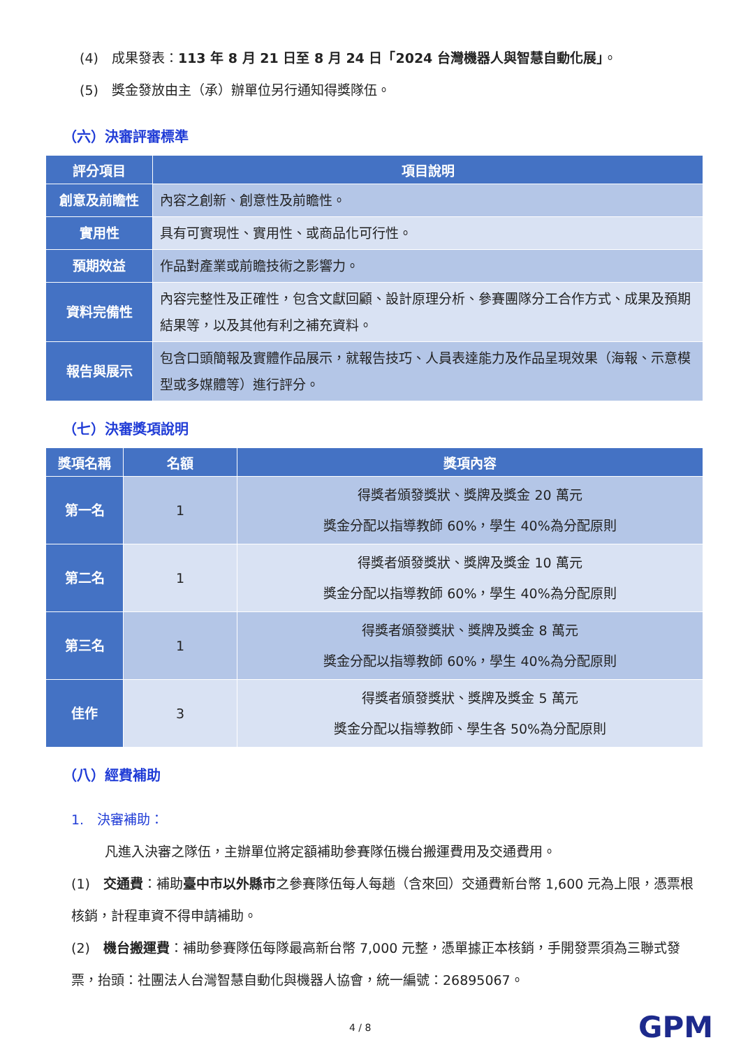(4)　成果發表：113 年 8 月 21 日至 8 月 24 日「2024 台灣機器人與智慧自動化展」。
(5)　獎金發放由主（承）辦單位另行通知得獎隊伍。
（六）決審評審標準
| 評分項目 | 項目說明 |
| --- | --- |
| 創意及前瞻性 | 內容之創新、創意性及前瞻性。 |
| 實用性 | 具有可實現性、實用性、或商品化可行性。 |
| 預期效益 | 作品對產業或前瞻技術之影響力。 |
| 資料完備性 | 內容完整性及正確性，包含文獻回顧、設計原理分析、參賽團隊分工合作方式、成果及預期結果等，以及其他有利之補充資料。 |
| 報告與展示 | 包含口頭簡報及實體作品展示，就報告技巧、人員表達能力及作品呈現效果（海報、示意模型或多媒體等）進行評分。 |
（七）決審獎項說明
| 獎項名稱 | 名額 | 獎項內容 |
| --- | --- | --- |
| 第一名 | 1 | 得獎者頒發獎狀、獎牌及獎金 20 萬元 獎金分配以指導教師 60%，學生 40%為分配原則 |
| 第二名 | 1 | 得獎者頒發獎狀、獎牌及獎金 10 萬元 獎金分配以指導教師 60%，學生 40%為分配原則 |
| 第三名 | 1 | 得獎者頒發獎狀、獎牌及獎金 8 萬元 獎金分配以指導教師 60%，學生 40%為分配原則 |
| 佳作 | 3 | 得獎者頒發獎狀、獎牌及獎金 5 萬元 獎金分配以指導教師、學生各 50%為分配原則 |
（八）經費補助
1.　決審補助：
凡進入決審之隊伍，主辦單位將定額補助參賽隊伍機台搬運費用及交通費用。
(1)　交通費：補助臺中市以外縣市之參賽隊伍每人每趟（含來回）交通費新台幣 1,600 元為上限，憑票根核銷，計程車資不得申請補助。
(2)　機台搬運費：補助參賽隊伍每隊最高新台幣 7,000 元整，憑單據正本核銷，手開發票須為三聯式發票，抬頭：社團法人台灣智慧自動化與機器人協會，統一編號：26895067。
4 / 8 GPM